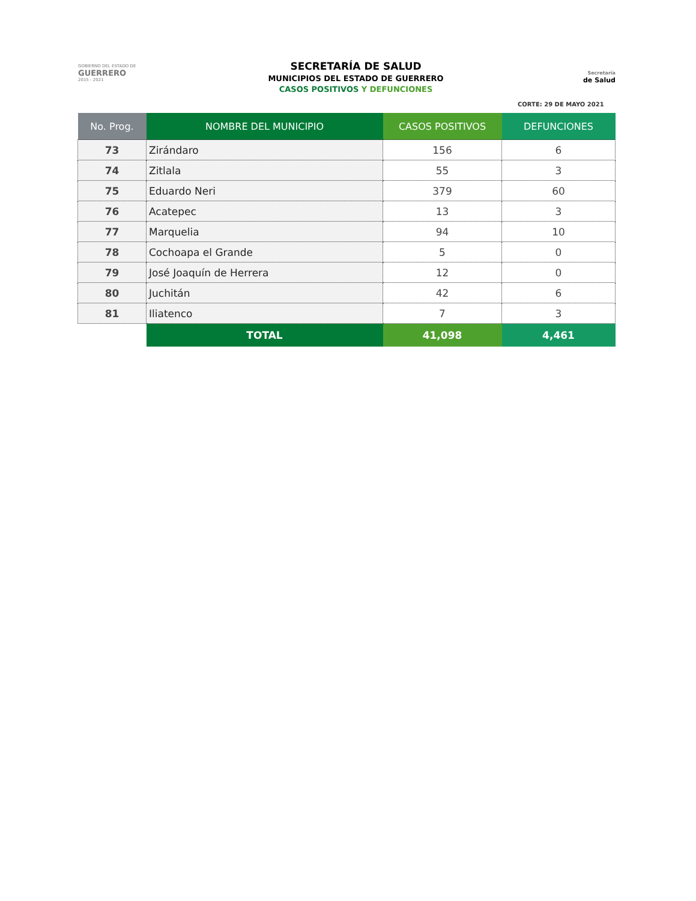GOBIERNO DEL ESTADO DE
GUERRERO
2015 - 2021
SECRETARÍA DE SALUD
MUNICIPIOS DEL ESTADO DE GUERRERO
CASOS POSITIVOS Y DEFUNCIONES
Secretaría
de Salud
CORTE: 29 DE MAYO 2021
| No. Prog. | NOMBRE DEL MUNICIPIO | CASOS POSITIVOS | DEFUNCIONES |
| --- | --- | --- | --- |
| 73 | Zirándaro | 156 | 6 |
| 74 | Zitlala | 55 | 3 |
| 75 | Eduardo Neri | 379 | 60 |
| 76 | Acatepec | 13 | 3 |
| 77 | Marquelia | 94 | 10 |
| 78 | Cochoapa el Grande | 5 | 0 |
| 79 | José Joaquín de Herrera | 12 | 0 |
| 80 | Juchitán | 42 | 6 |
| 81 | Iliatenco | 7 | 3 |
| | TOTAL | 41,098 | 4,461 |